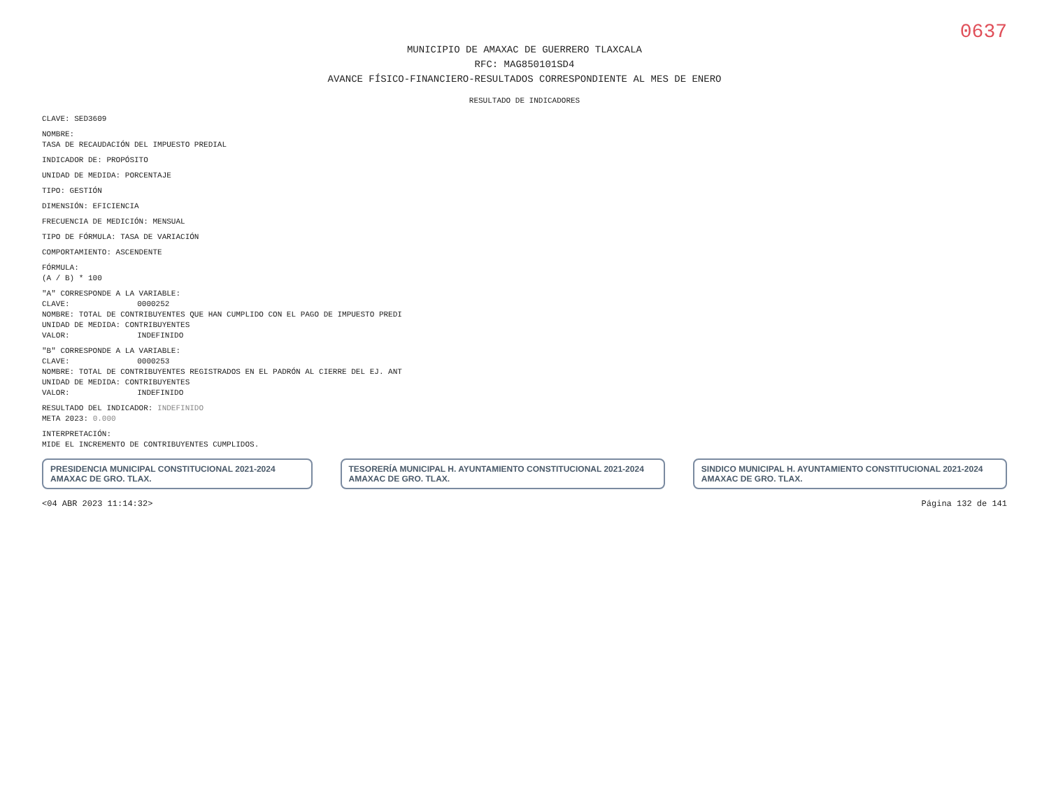0637
MUNICIPIO DE AMAXAC DE GUERRERO TLAXCALA
RFC: MAG850101SD4
AVANCE FÍSICO-FINANCIERO-RESULTADOS CORRESPONDIENTE AL MES DE ENERO
RESULTADO DE INDICADORES
CLAVE: SED3609
NOMBRE:
TASA DE RECAUDACIÓN DEL IMPUESTO PREDIAL
INDICADOR DE: PROPÓSITO
UNIDAD DE MEDIDA: PORCENTAJE
TIPO: GESTIÓN
DIMENSIÓN: EFICIENCIA
FRECUENCIA DE MEDICIÓN: MENSUAL
TIPO DE FÓRMULA: TASA DE VARIACIÓN
COMPORTAMIENTO: ASCENDENTE
FÓRMULA:
(A / B) * 100
"A" CORRESPONDE A LA VARIABLE:
CLAVE: 0000252
NOMBRE: TOTAL DE CONTRIBUYENTES QUE HAN CUMPLIDO CON EL PAGO DE IMPUESTO PREDI
UNIDAD DE MEDIDA: CONTRIBUYENTES
VALOR: INDEFINIDO
"B" CORRESPONDE A LA VARIABLE:
CLAVE: 0000253
NOMBRE: TOTAL DE CONTRIBUYENTES REGISTRADOS EN EL PADRÓN AL CIERRE DEL EJ. ANT
UNIDAD DE MEDIDA: CONTRIBUYENTES
VALOR: INDEFINIDO
RESULTADO DEL INDICADOR: INDEFINIDO
META 2023: 0.000
INTERPRETACIÓN:
MIDE EL INCREMENTO DE CONTRIBUYENTES CUMPLIDOS.
PRESIDENCIA MUNICIPAL CONSTITUCIONAL 2021-2024 AMAXAC DE GRO. TLAX.
TESORERÍA MUNICIPAL H. AYUNTAMIENTO CONSTITUCIONAL 2021-2024 AMAXAC DE GRO. TLAX.
SINDICO MUNICIPAL H. AYUNTAMIENTO CONSTITUCIONAL 2021-2024 AMAXAC DE GRO. TLAX.
<04 ABR 2023 11:14:32> Página 132 de 141